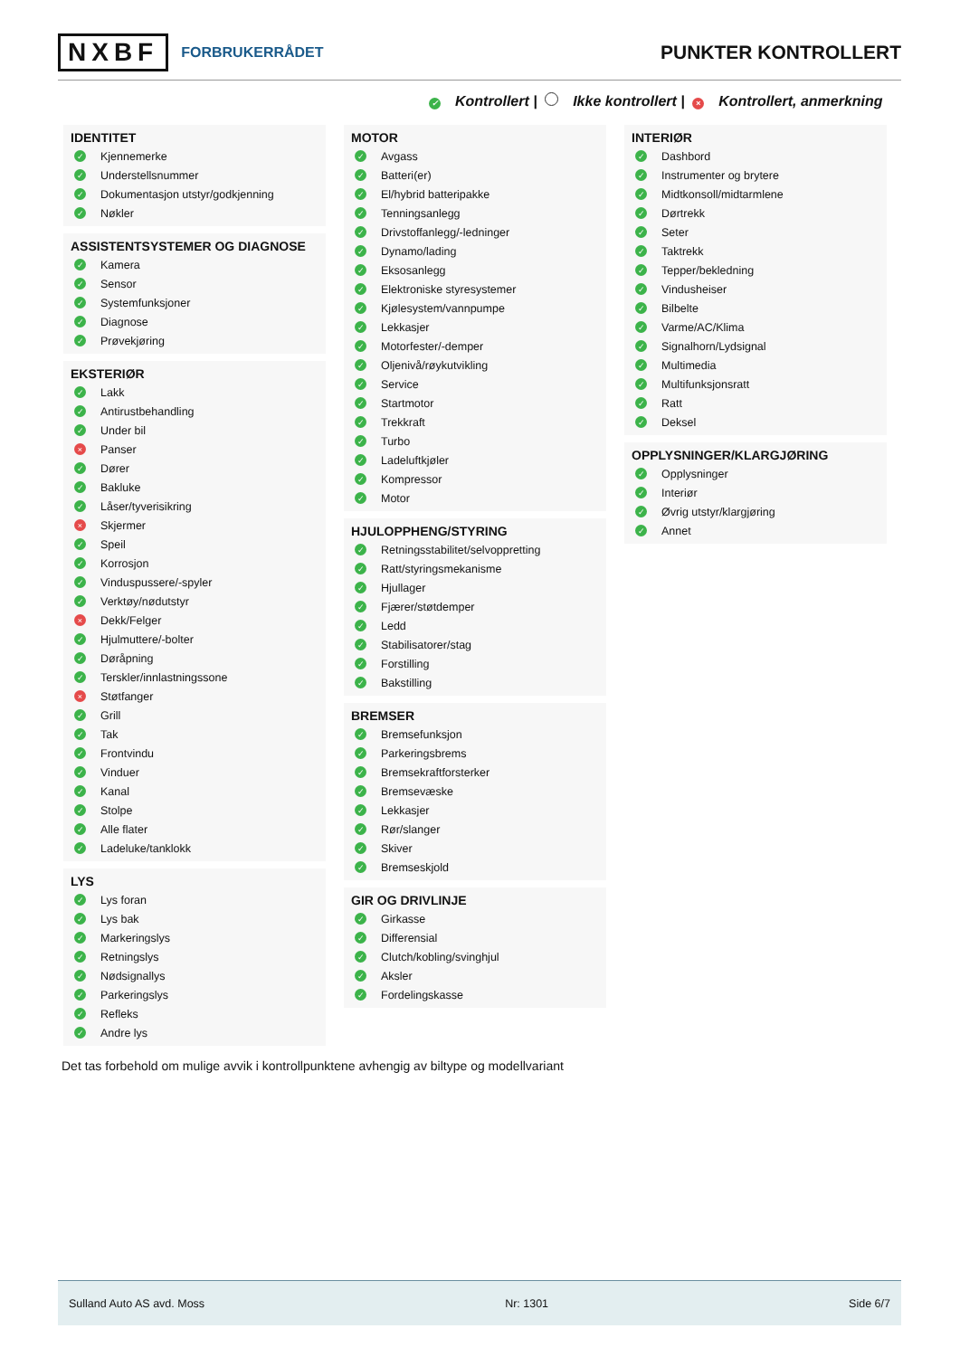NXBF FORBRUKERRÅDET
PUNKTER KONTROLLERT
✓ Kontrollert | Ikke kontrollert | × Kontrollert, anmerkning
IDENTITET
✓ Kjennemerke
✓ Understellsnummer
✓ Dokumentasjon utstyr/godkjenning
✓ Nøkler
ASSISTENTSYSTEMER OG DIAGNOSE
✓ Kamera
✓ Sensor
✓ Systemfunksjoner
✓ Diagnose
✓ Prøvekjøring
EKSTERIØR
✓ Lakk
✓ Antirustbehandling
✓ Under bil
× Panser
✓ Dører
✓ Bakluke
✓ Låser/tyverisikring
× Skjermer
✓ Speil
✓ Korrosjon
✓ Vinduspussere/-spyler
✓ Verktøy/nødutstyr
× Dekk/Felger
✓ Hjulmuttere/-bolter
✓ Døråpning
✓ Terskler/innlastningssone
× Støtfanger
✓ Grill
✓ Tak
✓ Frontvindu
✓ Vinduer
✓ Kanal
✓ Stolpe
✓ Alle flater
✓ Ladeluke/tanklokk
LYS
✓ Lys foran
✓ Lys bak
✓ Markeringslys
✓ Retningslys
✓ Nødsignallys
✓ Parkeringslys
✓ Refleks
✓ Andre lys
MOTOR
✓ Avgass
✓ Batteri(er)
✓ El/hybrid batteripakke
✓ Tenningsanlegg
✓ Drivstoffanlegg/-ledninger
✓ Dynamo/lading
✓ Eksosanlegg
✓ Elektroniske styresystemer
✓ Kjølesystem/vannpumpe
✓ Lekkasjer
✓ Motorfester/-demper
✓ Oljenivå/røykutvikling
✓ Service
✓ Startmotor
✓ Trekkraft
✓ Turbo
✓ Ladeluftkjøler
✓ Kompressor
✓ Motor
HJULOPPHENG/STYRING
✓ Retningsstabilitet/selvoppretting
✓ Ratt/styringsmekanisme
✓ Hjullager
✓ Fjærer/støtdemper
✓ Ledd
✓ Stabilisatorer/stag
✓ Forstilling
✓ Bakstilling
BREMSER
✓ Bremsefunksjon
✓ Parkeringsbrems
✓ Bremsekraftforsterker
✓ Bremsevæske
✓ Lekkasjer
✓ Rør/slanger
✓ Skiver
✓ Bremseskjold
GIR OG DRIVLINJE
✓ Girkasse
✓ Differensial
✓ Clutch/kobling/svinghjul
✓ Aksler
✓ Fordelingskasse
INTERIØR
✓ Dashbord
✓ Instrumenter og brytere
✓ Midtkonsoll/midtarmlene
✓ Dørtrekk
✓ Seter
✓ Taktrekk
✓ Tepper/bekledning
✓ Vindusheiser
✓ Bilbelte
✓ Varme/AC/Klima
✓ Signalhorn/Lydsignal
✓ Multimedia
✓ Multifunksjonsratt
✓ Ratt
✓ Deksel
OPPLYSNINGER/KLARGJØRING
✓ Opplysninger
✓ Interiør
✓ Øvrig utstyr/klargjøring
✓ Annet
Det tas forbehold om mulige avvik i kontrollpunktene avhengig av biltype og modellvariant
Sulland Auto AS avd. Moss Nr: 1301 Side 6/7